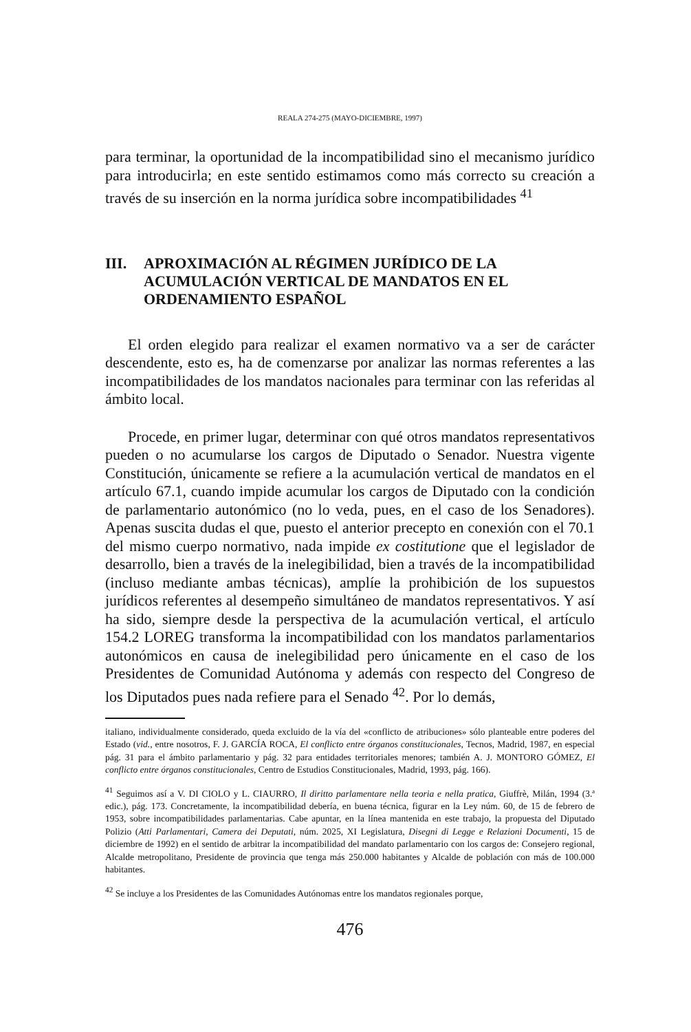REALA 274-275 (MAYO-DICIEMBRE, 1997)
para terminar, la oportunidad de la incompatibilidad sino el mecanismo jurídico para introducirla; en este sentido estimamos como más correcto su creación a través de su inserción en la norma jurídica sobre incompatibilidades <sup>41</sup>
III. APROXIMACIÓN AL RÉGIMEN JURÍDICO DE LA ACUMULACIÓN VERTICAL DE MANDATOS EN EL ORDENAMIENTO ESPAÑOL
El orden elegido para realizar el examen normativo va a ser de carácter descendente, esto es, ha de comenzarse por analizar las normas referentes a las incompatibilidades de los mandatos nacionales para terminar con las referidas al ámbito local.
Procede, en primer lugar, determinar con qué otros mandatos representativos pueden o no acumularse los cargos de Diputado o Senador. Nuestra vigente Constitución, únicamente se refiere a la acumulación vertical de mandatos en el artículo 67.1, cuando impide acumular los cargos de Diputado con la condición de parlamentario autonómico (no lo veda, pues, en el caso de los Senadores). Apenas suscita dudas el que, puesto el anterior precepto en conexión con el 70.1 del mismo cuerpo normativo, nada impide ex costitutione que el legislador de desarrollo, bien a través de la inelegibilidad, bien a través de la incompatibilidad (incluso mediante ambas técnicas), amplíe la prohibición de los supuestos jurídicos referentes al desempeño simultáneo de mandatos representativos. Y así ha sido, siempre desde la perspectiva de la acumulación vertical, el artículo 154.2 LOREG transforma la incompatibilidad con los mandatos parlamentarios autonómicos en causa de inelegibilidad pero únicamente en el caso de los Presidentes de Comunidad Autónoma y además con respecto del Congreso de los Diputados pues nada refiere para el Senado <sup>42</sup>. Por lo demás,
italiano, individualmente considerado, queda excluido de la vía del «conflicto de atribuciones» sólo planteable entre poderes del Estado (vid., entre nosotros, F. J. GARCÍA ROCA, El conflicto entre órganos constitucionales, Tecnos, Madrid, 1987, en especial pág. 31 para el ámbito parlamentario y pág. 32 para entidades territoriales menores; también A. J. MONTORO GÓMEZ, El conflicto entre órganos constitucionales, Centro de Estudios Constitucionales, Madrid, 1993, pág. 166).
<sup>41</sup> Seguimos así a V. DI CIOLO y L. CIAURRO, Il diritto parlamentare nella teoria e nella pratica, Giuffrè, Milán, 1994 (3.ª edic.), pág. 173. Concretamente, la incompatibilidad debería, en buena técnica, figurar en la Ley núm. 60, de 15 de febrero de 1953, sobre incompatibilidades parlamentarias. Cabe apuntar, en la línea mantenida en este trabajo, la propuesta del Diputado Polizio (Atti Parlamentari, Camera dei Deputati, núm. 2025, XI Legislatura, Disegni di Legge e Relazioni Documenti, 15 de diciembre de 1992) en el sentido de arbitrar la incompatibilidad del mandato parlamentario con los cargos de: Consejero regional, Alcalde metropolitano, Presidente de provincia que tenga más 250.000 habitantes y Alcalde de población con más de 100.000 habitantes.
<sup>42</sup> Se incluye a los Presidentes de las Comunidades Autónomas entre los mandatos regionales porque,
476